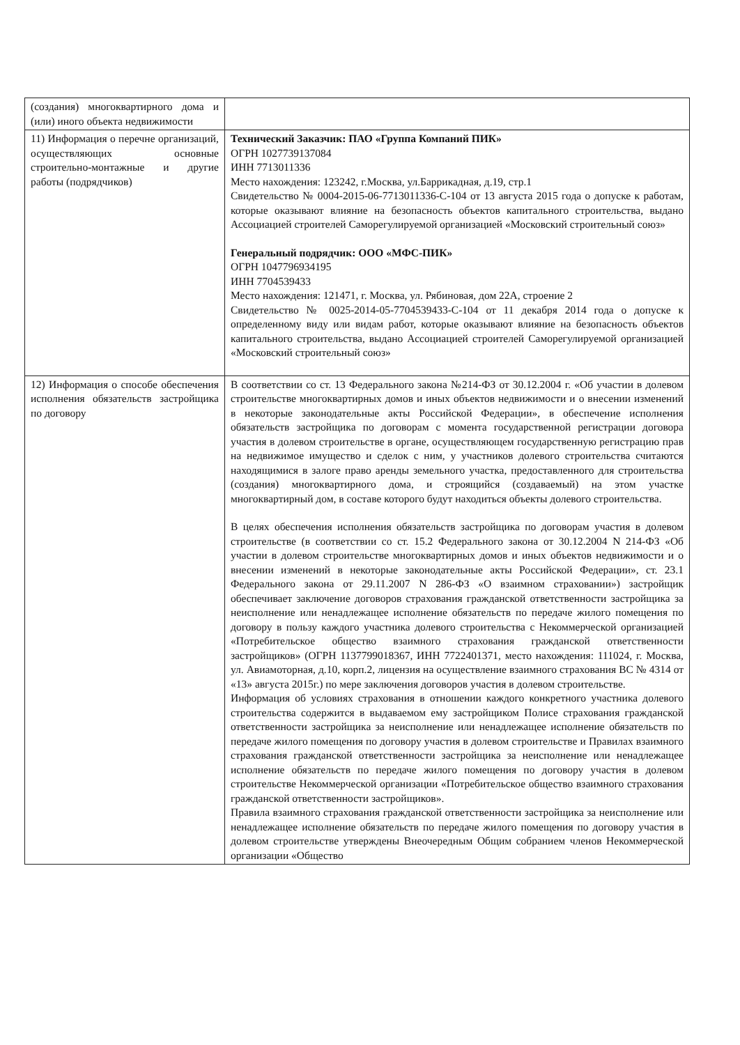| (создания) многоквартирного дома и (или) иного объекта недвижимости | |
| 11) Информация о перечне организаций, осуществляющих основные строительно-монтажные и другие работы (подрядчиков) | Технический Заказчик: ПАО «Группа Компаний ПИК» ОГРН 1027739137084 ИНН 7713011336 Место нахождения: 123242, г.Москва, ул.Баррикадная, д.19, стр.1 Свидетельство № 0004-2015-06-7713011336-С-104 от 13 августа 2015 года о допуске к работам, которые оказывают влияние на безопасность объектов капитального строительства, выдано Ассоциацией строителей Саморегулируемой организацией «Московский строительный союз» Генеральный подрядчик: ООО «МФС-ПИК» ОГРН 1047796934195 ИНН 7704539433 Место нахождения: 121471, г. Москва, ул. Рябиновая, дом 22А, строение 2 Свидетельство № 0025-2014-05-7704539433-С-104 от 11 декабря 2014 года о допуске к определенному виду или видам работ, которые оказывают влияние на безопасность объектов капитального строительства, выдано Ассоциацией строителей Саморегулируемой организацией «Московский строительный союз» |
| 12) Информация о способе обеспечения исполнения обязательств застройщика по договору | В соответствии со ст. 13 Федерального закона №214-ФЗ от 30.12.2004 г. «Об участии в долевом строительстве многоквартирных домов и иных объектов недвижимости и о внесении изменений в некоторые законодательные акты Российской Федерации», в обеспечение исполнения обязательств застройщика по договорам с момента государственной регистрации договора участия в долевом строительстве в органе, осуществляющем государственную регистрацию прав на недвижимое имущество и сделок с ним, у участников долевого строительства считаются находящимися в залоге право аренды земельного участка, предоставленного для строительства (создания) многоквартирного дома, и строящийся (создаваемый) на этом участке многоквартирный дом, в составе которого будут находиться объекты долевого строительства. В целях обеспечения исполнения обязательств застройщика по договорам участия в долевом строительстве (в соответствии со ст. 15.2 Федерального закона от 30.12.2004 N 214-ФЗ «Об участии в долевом строительстве многоквартирных домов и иных объектов недвижимости и о внесении изменений в некоторые законодательные акты Российской Федерации», ст. 23.1 Федерального закона от 29.11.2007 N 286-ФЗ «О взаимном страховании») застройщик обеспечивает заключение договоров страхования гражданской ответственности застройщика за неисполнение или ненадлежащее исполнение обязательств по передаче жилого помещения по договору в пользу каждого участника долевого строительства с Некоммерческой организацией «Потребительское общество взаимного страхования гражданской ответственности застройщиков» (ОГРН 1137799018367, ИНН 7722401371, место нахождения: 111024, г. Москва, ул. Авиамоторная, д.10, корп.2, лицензия на осуществление взаимного страхования ВС № 4314 от «13» августа 2015г.) по мере заключения договоров участия в долевом строительстве. Информация об условиях страхования в отношении каждого конкретного участника долевого строительства содержится в выдаваемом ему застройщиком Полисе страхования гражданской ответственности застройщика за неисполнение или ненадлежащее исполнение обязательств по передаче жилого помещения по договору участия в долевом строительстве и Правилах взаимного страхования гражданской ответственности застройщика за неисполнение или ненадлежащее исполнение обязательств по передаче жилого помещения по договору участия в долевом строительстве Некоммерческой организации «Потребительское общество взаимного страхования гражданской ответственности застройщиков». Правила взаимного страхования гражданской ответственности застройщика за неисполнение или ненадлежащее исполнение обязательств по передаче жилого помещения по договору участия в долевом строительстве утверждены Внеочередным Общим собранием членов Некоммерческой организации «Общество |